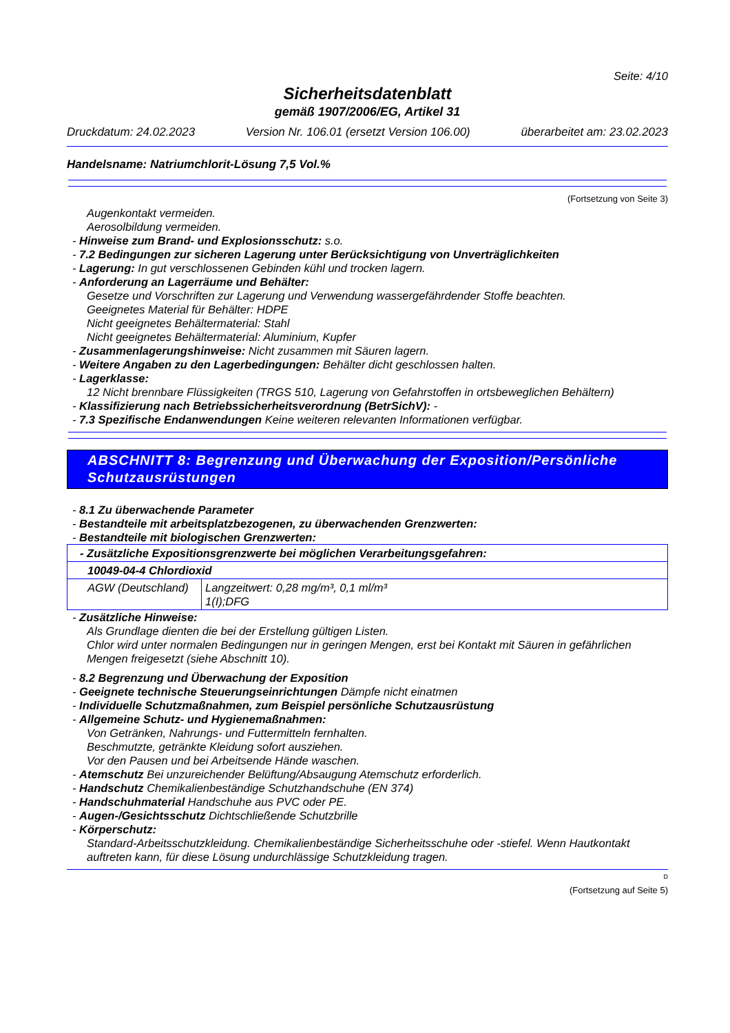Seite: 4/10
Sicherheitsdatenblatt
gemäß 1907/2006/EG, Artikel 31
Druckdatum: 24.02.2023 Version Nr. 106.01 (ersetzt Version 106.00) überarbeitet am: 23.02.2023
Handelsname: Natriumchlorit-Lösung 7,5 Vol.%
(Fortsetzung von Seite 3)
Augenkontakt vermeiden.
Aerosolbildung vermeiden.
- Hinweise zum Brand- und Explosionsschutz: s.o.
- 7.2 Bedingungen zur sicheren Lagerung unter Berücksichtigung von Unverträglichkeiten
- Lagerung: In gut verschlossenen Gebinden kühl und trocken lagern.
- Anforderung an Lagerräume und Behälter:
Gesetze und Vorschriften zur Lagerung und Verwendung wassergefährdender Stoffe beachten.
Geeignetes Material für Behälter: HDPE
Nicht geeignetes Behältermaterial: Stahl
Nicht geeignetes Behältermaterial: Aluminium, Kupfer
- Zusammenlagerungshinweise: Nicht zusammen mit Säuren lagern.
- Weitere Angaben zu den Lagerbedingungen: Behälter dicht geschlossen halten.
- Lagerklasse:
12 Nicht brennbare Flüssigkeiten (TRGS 510, Lagerung von Gefahrstoffen in ortsbeweglichen Behältern)
- Klassifizierung nach Betriebssicherheitsverordnung (BetrSichV): -
- 7.3 Spezifische Endanwendungen Keine weiteren relevanten Informationen verfügbar.
ABSCHNITT 8: Begrenzung und Überwachung der Exposition/Persönliche Schutzausrüstungen
- 8.1 Zu überwachende Parameter
- Bestandteile mit arbeitsplatzbezogenen, zu überwachenden Grenzwerten:
- Bestandteile mit biologischen Grenzwerten:
| - Zusätzliche Expositionsgrenzwerte bei möglichen Verarbeitungsgefahren: | |
| 10049-04-4 Chlordioxid | |
| AGW (Deutschland) | Langzeitwert: 0,28 mg/m³, 0,1 ml/m³ 1(I);DFG |
- Zusätzliche Hinweise:
Als Grundlage dienten die bei der Erstellung gültigen Listen.
Chlor wird unter normalen Bedingungen nur in geringen Mengen, erst bei Kontakt mit Säuren in gefährlichen Mengen freigesetzt (siehe Abschnitt 10).
- 8.2 Begrenzung und Überwachung der Exposition
- Geeignete technische Steuerungseinrichtungen Dämpfe nicht einatmen
- Individuelle Schutzmaßnahmen, zum Beispiel persönliche Schutzausrüstung
- Allgemeine Schutz- und Hygienemaßnahmen:
Von Getränken, Nahrungs- und Futtermitteln fernhalten.
Beschmutzte, getränkte Kleidung sofort ausziehen.
Vor den Pausen und bei Arbeitsende Hände waschen.
- Atemschutz Bei unzureichender Belüftung/Absaugung Atemschutz erforderlich.
- Handschutz Chemikalienbeständige Schutzhandschuhe (EN 374)
- Handschuhmaterial Handschuhe aus PVC oder PE.
- Augen-/Gesichtsschutz Dichtschließende Schutzbrille
- Körperschutz:
Standard-Arbeitsschutzkleidung. Chemikalienbeständige Sicherheitsschuhe oder -stiefel. Wenn Hautkontakt auftreten kann, für diese Lösung undurchlässige Schutzkleidung tragen.
D
(Fortsetzung auf Seite 5)